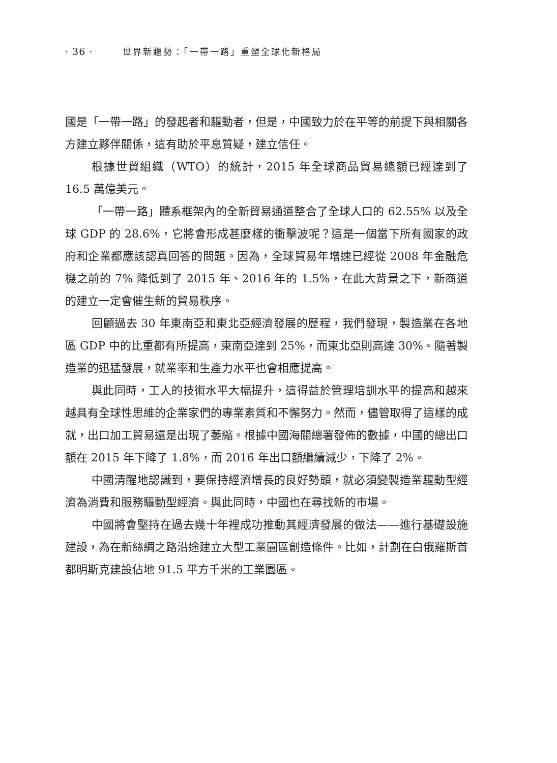· 36 · 世界新趨勢：「一帶一路」重塑全球化新格局
國是「一帶一路」的發起者和驅動者，但是，中國致力於在平等的前提下與相關各方建立夥伴關係，這有助於平息質疑，建立信任。
根據世貿組織（WTO）的統計，2015 年全球商品貿易總額已經達到了 16.5 萬億美元。
「一帶一路」體系框架內的全新貿易通道整合了全球人口的 62.55% 以及全球 GDP 的 28.6%，它將會形成甚麼樣的衝擊波呢？這是一個當下所有國家的政府和企業都應該認真回答的問題。因為，全球貿易年增速已經從 2008 年金融危機之前的 7% 降低到了 2015 年、2016 年的 1.5%，在此大背景之下，新商道的建立一定會催生新的貿易秩序。
回顧過去 30 年東南亞和東北亞經濟發展的歷程，我們發現，製造業在各地區 GDP 中的比重都有所提高，東南亞達到 25%，而東北亞則高達 30%。隨著製造業的迅猛發展，就業率和生產力水平也會相應提高。
與此同時，工人的技術水平大幅提升，這得益於管理培訓水平的提高和越來越具有全球性思維的企業家們的專業素質和不懈努力。然而，儘管取得了這樣的成就，出口加工貿易還是出現了萎縮。根據中國海關總署發佈的數據，中國的總出口額在 2015 年下降了 1.8%，而 2016 年出口額繼續減少，下降了 2%。
中國清醒地認識到，要保持經濟增長的良好勢頭，就必須變製造業驅動型經濟為消費和服務驅動型經濟。與此同時，中國也在尋找新的市場。
中國將會堅持在過去幾十年裡成功推動其經濟發展的做法——進行基礎設施建設，為在新絲綢之路沿途建立大型工業園區創造條件。比如，計劃在白俄羅斯首都明斯克建設佔地 91.5 平方千米的工業園區。